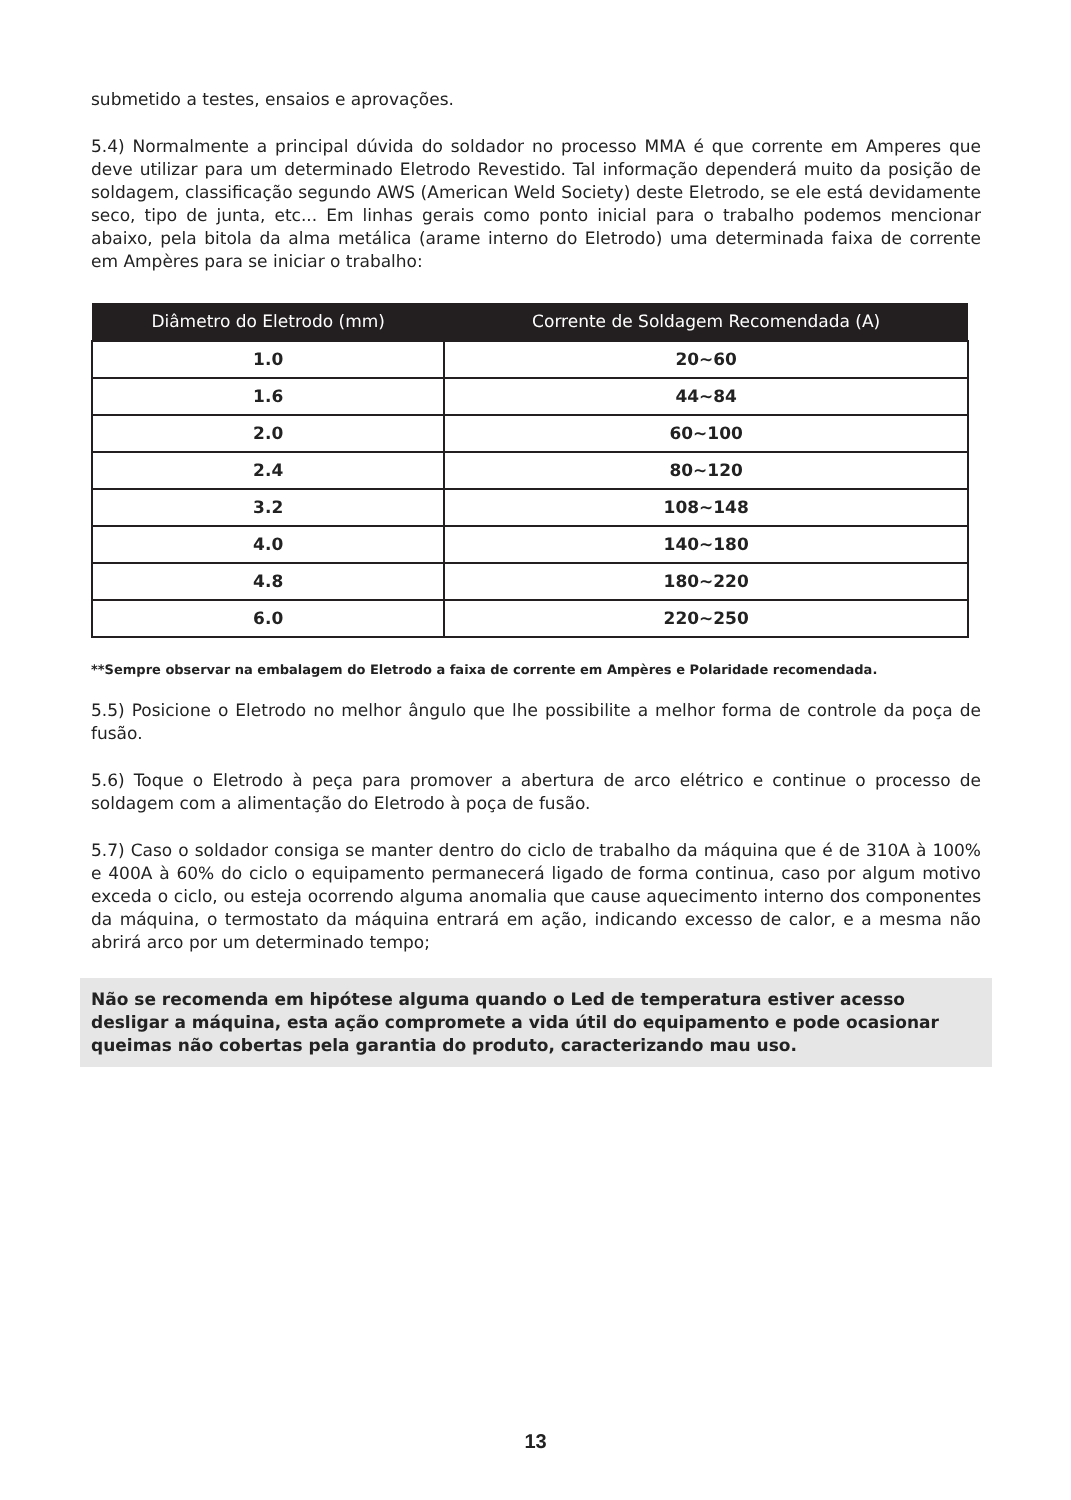submetido a testes, ensaios e aprovações.
5.4) Normalmente a principal dúvida do soldador no processo MMA é que corrente em Amperes que deve utilizar para um determinado Eletrodo Revestido. Tal informação dependerá muito da posição de soldagem, classificação segundo AWS (American Weld Society) deste Eletrodo, se ele está devidamente seco, tipo de junta, etc... Em linhas gerais como ponto inicial para o trabalho podemos mencionar abaixo, pela bitola da alma metálica (arame interno do Eletrodo) uma determinada faixa de corrente em Ampères para se iniciar o trabalho:
| Diâmetro do Eletrodo (mm) | Corrente de Soldagem Recomendada (A) |
| --- | --- |
| 1.0 | 20~60 |
| 1.6 | 44~84 |
| 2.0 | 60~100 |
| 2.4 | 80~120 |
| 3.2 | 108~148 |
| 4.0 | 140~180 |
| 4.8 | 180~220 |
| 6.0 | 220~250 |
**Sempre observar na embalagem do Eletrodo a faixa de corrente em Ampères e Polaridade recomendada.
5.5) Posicione o Eletrodo no melhor ângulo que lhe possibilite a melhor forma de controle da poça de fusão.
5.6) Toque o Eletrodo à peça para promover a abertura de arco elétrico e continue o processo de soldagem com a alimentação do Eletrodo à poça de fusão.
5.7) Caso o soldador consiga se manter dentro do ciclo de trabalho da máquina que é de 310A à 100% e 400A à 60% do ciclo o equipamento permanecerá ligado de forma continua, caso por algum motivo exceda o ciclo, ou esteja ocorrendo alguma anomalia que cause aquecimento interno dos componentes da máquina, o termostato da máquina entrará em ação, indicando excesso de calor, e a mesma não abrirá arco por um determinado tempo;
Não se recomenda em hipótese alguma quando o Led de temperatura estiver acesso desligar a máquina, esta ação compromete a vida útil do equipamento e pode ocasionar queimas não cobertas pela garantia do produto, caracterizando mau uso.
13